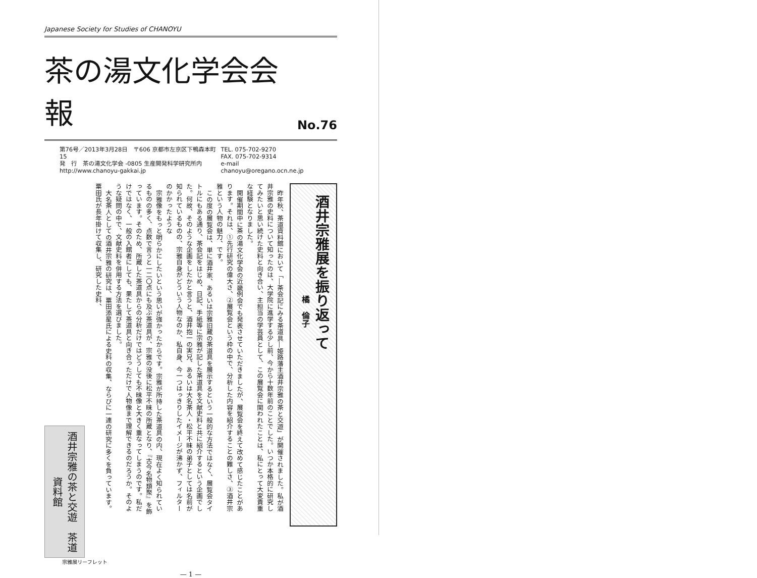Japanese Society for Studies of CHANOYU
茶の湯文化学会会報 No.76
第76号／2013年3月28日　〒606 京都市左京区下鴨森本町15
発　行　茶の湯文化学会 -0805 生産開発科学研究所内
http://www.chanoyu-gakkai.jp
TEL. 075-702-9270
FAX. 075-702-9314
e-mail chanoyu@oregano.ocn.ne.jp
酒井宗雅展を振り返って
橘　倫子
昨年秋、茶道資料館において「―茶会記にみる茶道具―姫路藩主酒井宗雅の茶と交遊」が開催されました。私が酒井宗雅の史料について知ったのは、大学院に進学する少し前、今から十数年前のことでした。いつか本格的に研究してみたいと思い続けた史料と向き合い、主担当の学芸員として、この展覧会に関われたことは、私にとって大変貴重な経験となりました。
開催期間中に茶の湯文化学会の近畿例会でも発表させていただきましたが、展覧会を終えて改めて感じたことがあります。それは、①先行研究の偉大さ、②展覧会という枠の中で、分析した内容を紹介することの難しさ、③酒井宗雅という人物の魅力、です。
この度の展覧会は、単に酒井家、あるいは宗雅旧蔵の茶道具を展示するという一般的な方法ではなく、展覧会タイトルにもある通り、茶会記をはじめ、日記、手紙等に宗雅が記した茶道具を文献史料と共に紹介するという企画でした。何故、そのような企画をしたかと言うと、酒井抱一の実兄、あるいは大名茶人・松平不昧の弟子としては名前が知られているものの、宗雅自身がどういう人物なのか、私自身、今一つはっきりしたイメージが沸かず、フィルターのかかったような
宗雅像をもっと明らかにしたいという思いが強かったからです。宗雅が所持した茶道具の内、現在よく知られているものの多く、点数で言うと一二〇点にも及ぶ茶道具が、宗雅の没後に松平不昧の所蔵となり、『古今名物類聚』を飾っています。そのため、所蔵した茶道具からの分析だけではどうしても不昧像と大きく重なってしまうのです。私だけではなく、一般の入館者にしても、果たして茶道具と向き合っただけで人物像まで理解できるのだろうか。そのような疑問の中で、文献史料を併用する方法を選びました。
大名茶人としての酒井宗雅の研究は、粟田添星氏による史料の収集、ならびに一連の研究に多くを負っています。粟田氏が長年掛けて収集し、研究した史料、
酒井宗雅の茶と交遊　茶道資料館
宗雅展リーフレット
— 1 —